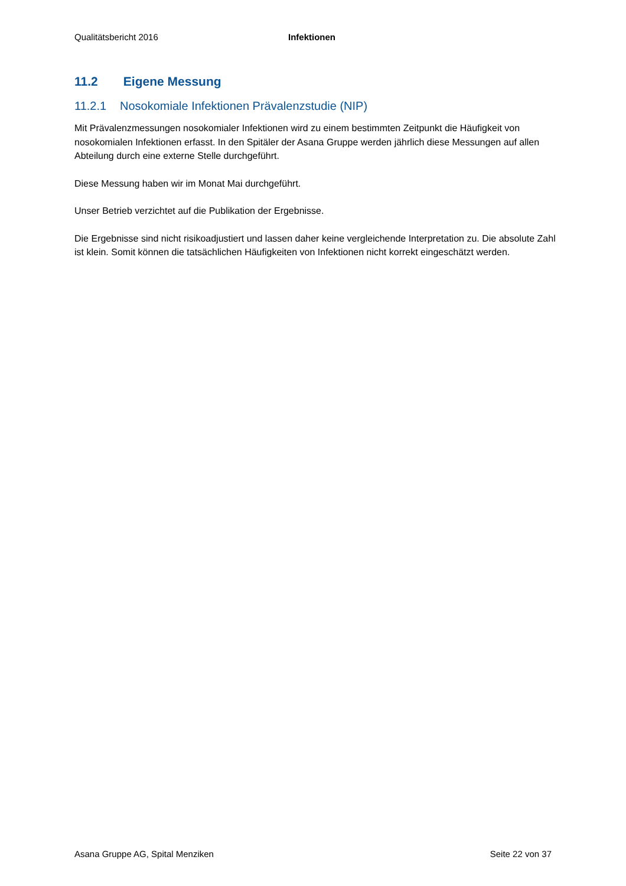Qualitätsbericht 2016 Infektionen
11.2 Eigene Messung
11.2.1 Nosokomiale Infektionen Prävalenzstudie (NIP)
Mit Prävalenzmessungen nosokomialer Infektionen wird zu einem bestimmten Zeitpunkt die Häufigkeit von nosokomialen Infektionen erfasst. In den Spitäler der Asana Gruppe werden jährlich diese Messungen auf allen Abteilung durch eine externe Stelle durchgeführt.
Diese Messung haben wir im Monat Mai durchgeführt.
Unser Betrieb verzichtet auf die Publikation der Ergebnisse.
Die Ergebnisse sind nicht risikoadjustiert und lassen daher keine vergleichende Interpretation zu. Die absolute Zahl ist klein. Somit können die tatsächlichen Häufigkeiten von Infektionen nicht korrekt eingeschätzt werden.
Asana Gruppe AG, Spital Menziken Seite 22 von 37